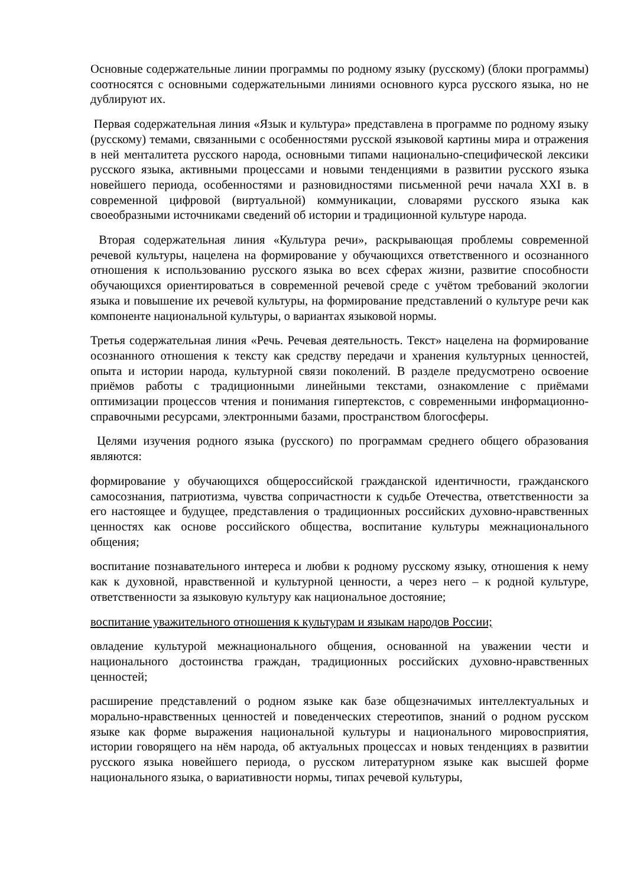Основные содержательные линии программы по родному языку (русскому) (блоки программы) соотносятся с основными содержательными линиями основного курса русского языка, но не дублируют их.
Первая содержательная линия «Язык и культура» представлена в программе по родному языку (русскому) темами, связанными с особенностями русской языковой картины мира и отражения в ней менталитета русского народа, основными типами национально-специфической лексики русского языка, активными процессами и новыми тенденциями в развитии русского языка новейшего периода, особенностями и разновидностями письменной речи начала XXI в. в современной цифровой (виртуальной) коммуникации, словарями русского языка как своеобразными источниками сведений об истории и традиционной культуре народа.
Вторая содержательная линия «Культура речи», раскрывающая проблемы современной речевой культуры, нацелена на формирование у обучающихся ответственного и осознанного отношения к использованию русского языка во всех сферах жизни, развитие способности обучающихся ориентироваться в современной речевой среде с учётом требований экологии языка и повышение их речевой культуры, на формирование представлений о культуре речи как компоненте национальной культуры, о вариантах языковой нормы.
Третья содержательная линия «Речь. Речевая деятельность. Текст» нацелена на формирование осознанного отношения к тексту как средству передачи и хранения культурных ценностей, опыта и истории народа, культурной связи поколений. В разделе предусмотрено освоение приёмов работы с традиционными линейными текстами, ознакомление с приёмами оптимизации процессов чтения и понимания гипертекстов, с современными информационно-справочными ресурсами, электронными базами, пространством блогосферы.
Целями изучения родного языка (русского) по программам среднего общего образования являются:
формирование у обучающихся общероссийской гражданской идентичности, гражданского самосознания, патриотизма, чувства сопричастности к судьбе Отечества, ответственности за его настоящее и будущее, представления о традиционных российских духовно-нравственных ценностях как основе российского общества, воспитание культуры межнационального общения;
воспитание познавательного интереса и любви к родному русскому языку, отношения к нему как к духовной, нравственной и культурной ценности, а через него – к родной культуре, ответственности за языковую культуру как национальное достояние;
воспитание уважительного отношения к культурам и языкам народов России;
овладение культурой межнационального общения, основанной на уважении чести и национального достоинства граждан, традиционных российских духовно-нравственных ценностей;
расширение представлений о родном языке как базе общезначимых интеллектуальных и морально-нравственных ценностей и поведенческих стереотипов, знаний о родном русском языке как форме выражения национальной культуры и национального мировосприятия, истории говорящего на нём народа, об актуальных процессах и новых тенденциях в развитии русского языка новейшего периода, о русском литературном языке как высшей форме национального языка, о вариативности нормы, типах речевой культуры,